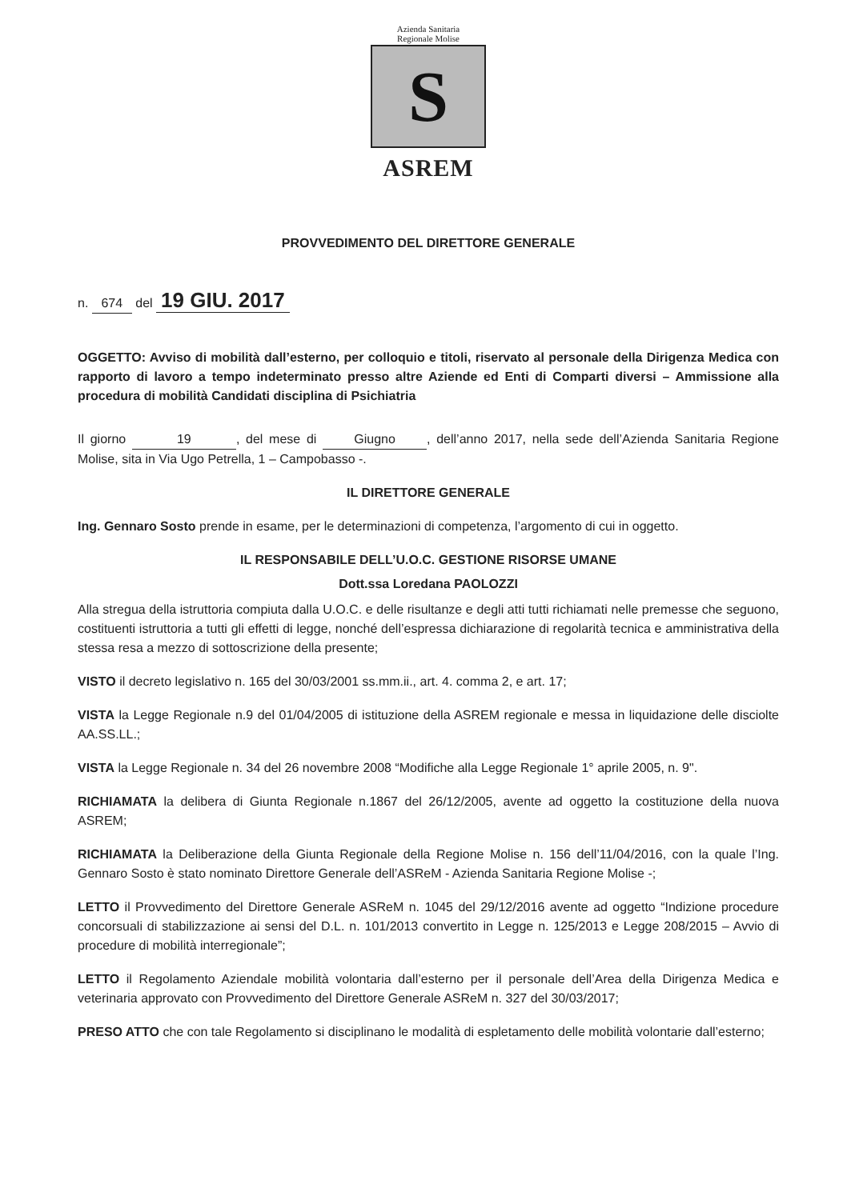Azienda Sanitaria
Regionale Molise
S
ASREM
PROVVEDIMENTO DEL DIRETTORE GENERALE
n. 674 del 19 GIU. 2017
OGGETTO: Avviso di mobilità dall’esterno, per colloquio e titoli, riservato al personale della Dirigenza Medica con rapporto di lavoro a tempo indeterminato presso altre Aziende ed Enti di Comparti diversi – Ammissione alla procedura di mobilità Candidati disciplina di Psichiatria
Il giorno 19, del mese di Giugno, dell’anno 2017, nella sede dell’Azienda Sanitaria Regione Molise, sita in Via Ugo Petrella, 1 – Campobasso -.
IL DIRETTORE GENERALE
Ing. Gennaro Sosto prende in esame, per le determinazioni di competenza, l’argomento di cui in oggetto.
IL RESPONSABILE DELL’U.O.C. GESTIONE RISORSE UMANE
Dott.ssa Loredana PAOLOZZI
Alla stregua della istruttoria compiuta dalla U.O.C. e delle risultanze e degli atti tutti richiamati nelle premesse che seguono, costituenti istruttoria a tutti gli effetti di legge, nonché dell’espressa dichiarazione di regolarità tecnica e amministrativa della stessa resa a mezzo di sottoscrizione della presente;
VISTO il decreto legislativo n. 165 del 30/03/2001 ss.mm.ii., art. 4. comma 2, e art. 17;
VISTA la Legge Regionale n.9 del 01/04/2005 di istituzione della ASREM regionale e messa in liquidazione delle disciolte AA.SS.LL.;
VISTA la Legge Regionale n. 34 del 26 novembre 2008 “Modifiche alla Legge Regionale 1° aprile 2005, n. 9".
RICHIAMATA la delibera di Giunta Regionale n.1867 del 26/12/2005, avente ad oggetto la costituzione della nuova ASREM;
RICHIAMATA la Deliberazione della Giunta Regionale della Regione Molise n. 156 dell’11/04/2016, con la quale l’Ing. Gennaro Sosto è stato nominato Direttore Generale dell’ASReM - Azienda Sanitaria Regione Molise -;
LETTO il Provvedimento del Direttore Generale ASReM n. 1045 del 29/12/2016 avente ad oggetto “Indizione procedure concorsuali di stabilizzazione ai sensi del D.L. n. 101/2013 convertito in Legge n. 125/2013 e Legge 208/2015 – Avvio di procedure di mobilità interregionale”;
LETTO il Regolamento Aziendale mobilità volontaria dall’esterno per il personale dell’Area della Dirigenza Medica e veterinaria approvato con Provvedimento del Direttore Generale ASReM n. 327 del 30/03/2017;
PRESO ATTO che con tale Regolamento si disciplinano le modalità di espletamento delle mobilità volontarie dall’esterno;